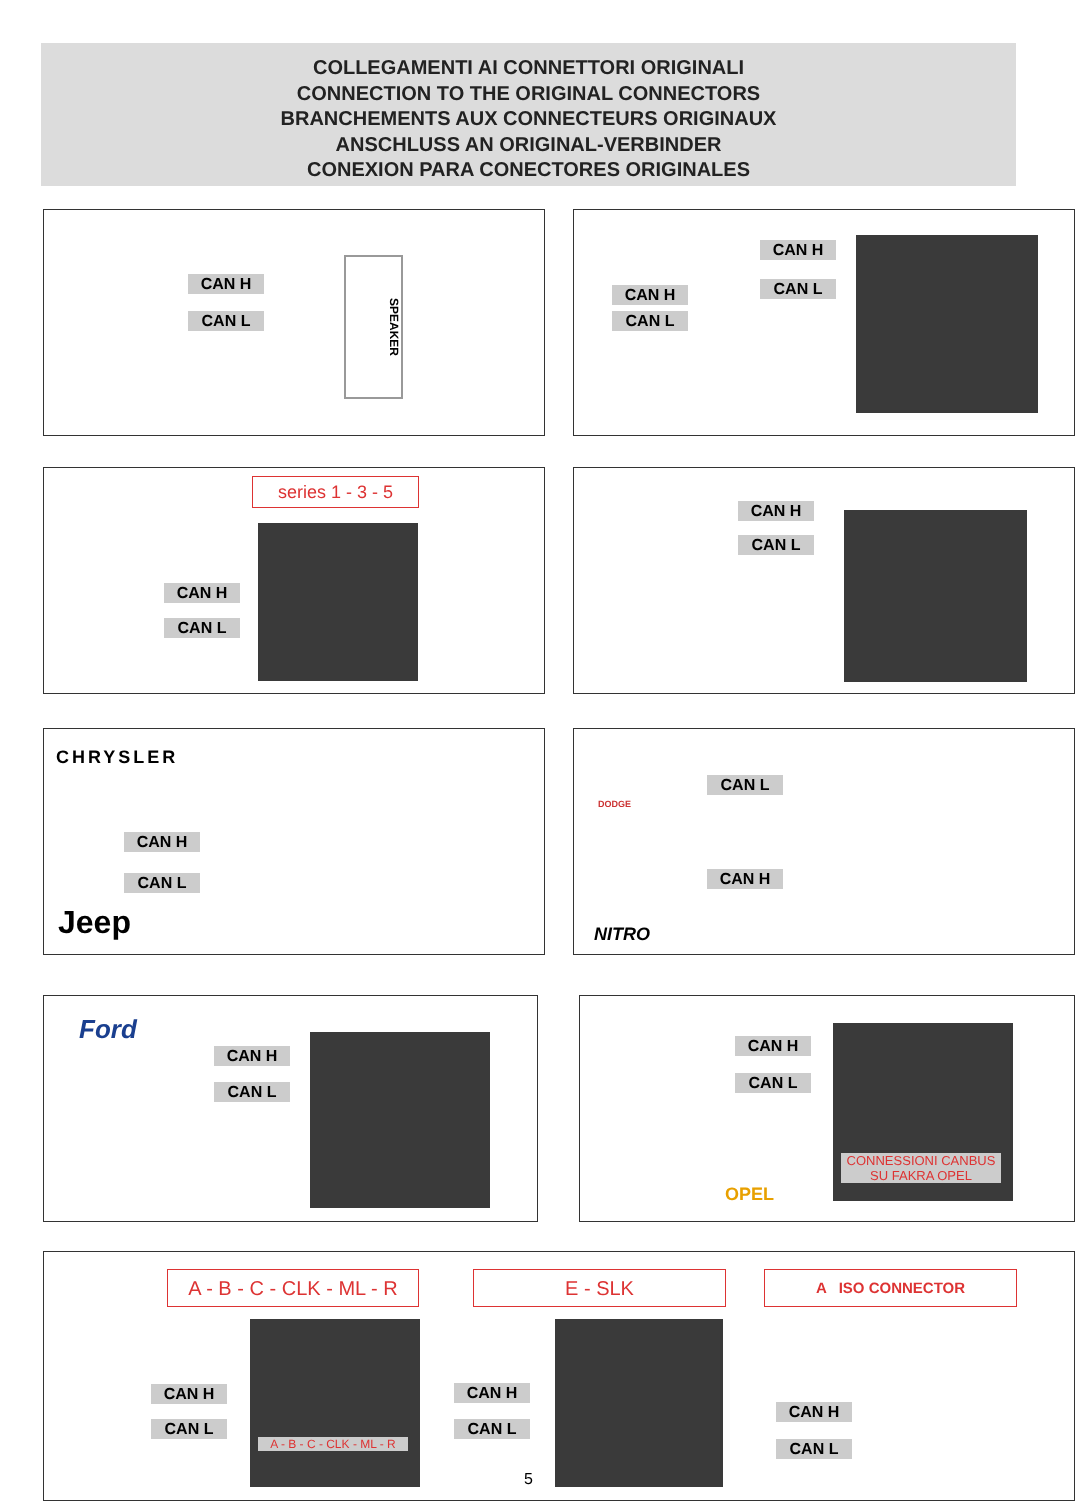COLLEGAMENTI AI CONNETTORI ORIGINALI
CONNECTION TO THE ORIGINAL CONNECTORS
BRANCHEMENTS AUX CONNECTEURS ORIGINAUX
ANSCHLUSS AN ORIGINAL-VERBINDER
CONEXION PARA CONECTORES ORIGINALES
CAN H
CAN L
SPEAKER
CAN H
CAN L
CAN H
CAN L
series 1 - 3 - 5
CAN H
CAN L
CAN H
CAN L
CHRYSLER
CAN H
CAN L
Jeep
DODGE
CAN L
CAN H
NITRO
Ford
CAN H
CAN L
CAN H
CAN L
OPEL
CONNESSIONI CANBUS
SU FAKRA OPEL
A - B - C - CLK - ML - R
E - SLK A ISO CONNECTOR
CAN H
CAN L
A - B - C - CLK - ML - R
CAN H
CAN L
CAN H
CAN L
5